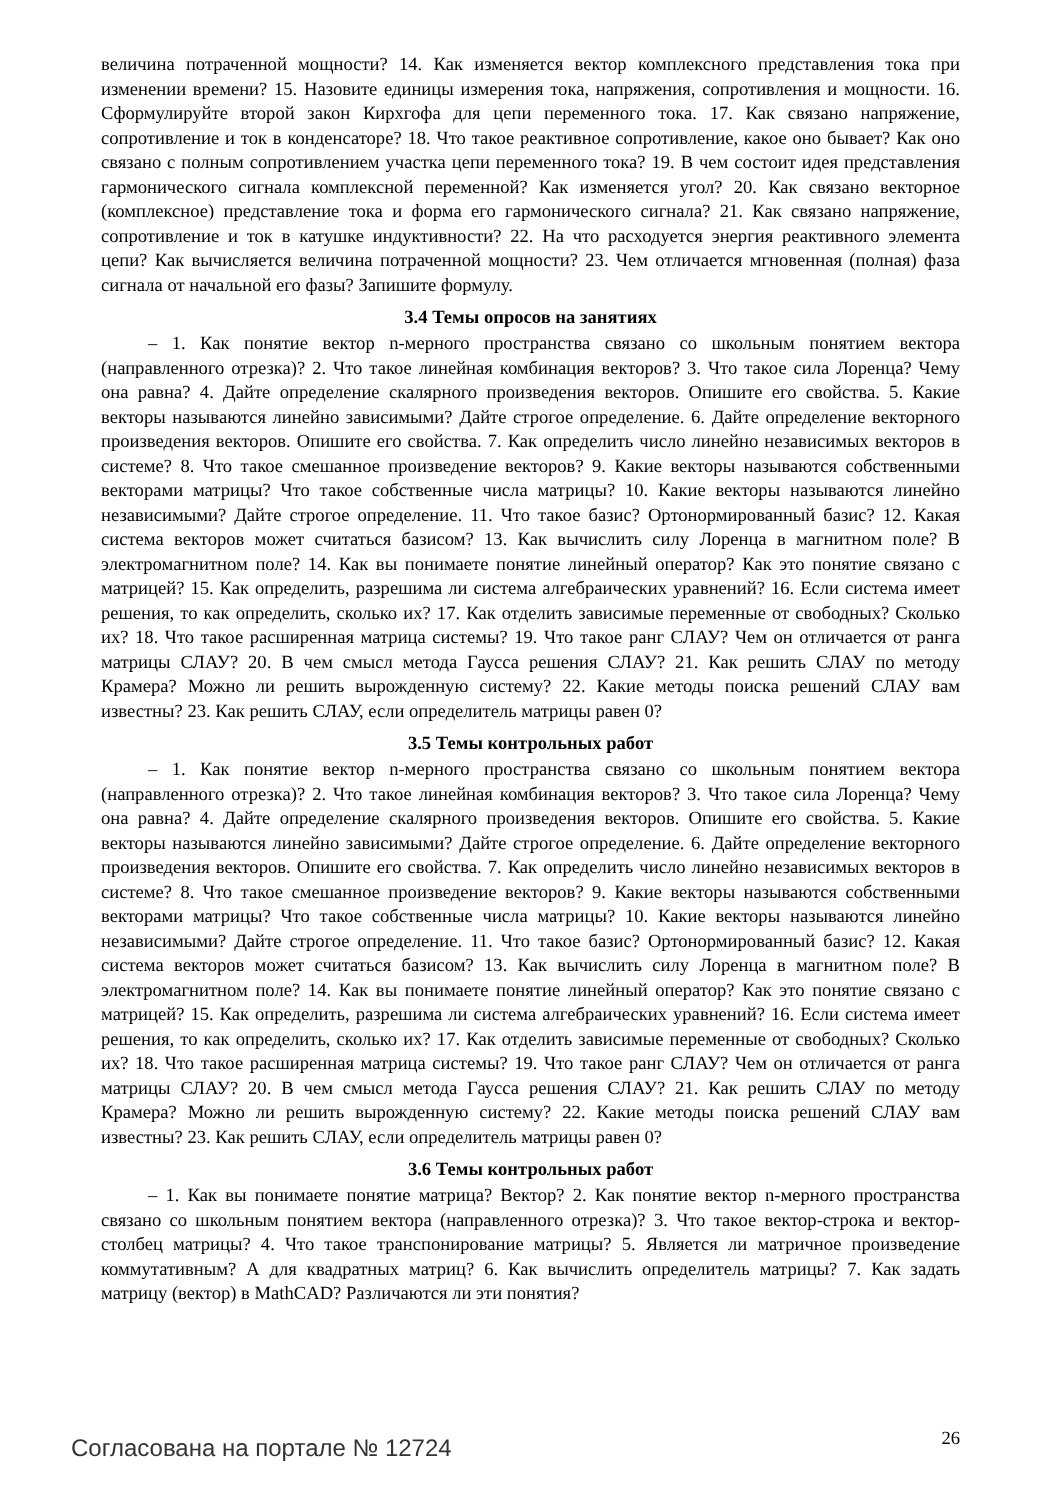величина потраченной мощности? 14. Как изменяется вектор комплексного представления тока при изменении времени? 15. Назовите единицы измерения тока, напряжения, сопротивления и мощности. 16. Сформулируйте второй закон Кирхгофа для цепи переменного тока. 17. Как связано напряжение, сопротивление и ток в конденсаторе? 18. Что такое реактивное сопротивление, какое оно бывает? Как оно связано с полным сопротивлением участка цепи переменного тока? 19. В чем состоит идея представления гармонического сигнала комплексной переменной? Как изменяется угол? 20. Как связано векторное (комплексное) представление тока и форма его гармонического сигнала? 21. Как связано напряжение, сопротивление и ток в катушке индуктивности? 22. На что расходуется энергия реактивного элемента цепи? Как вычисляется величина потраченной мощности? 23. Чем отличается мгновенная (полная) фаза сигнала от начальной его фазы? Запишите формулу.
3.4 Темы опросов на занятиях
– 1. Как понятие вектор n-мерного пространства связано со школьным понятием вектора (направленного отрезка)? 2. Что такое линейная комбинация векторов? 3. Что такое сила Лоренца? Чему она равна? 4. Дайте определение скалярного произведения векторов. Опишите его свойства. 5. Какие векторы называются линейно зависимыми? Дайте строгое определение. 6. Дайте определение векторного произведения векторов. Опишите его свойства. 7. Как определить число линейно независимых векторов в системе? 8. Что такое смешанное произведение векторов? 9. Какие векторы называются собственными векторами матрицы? Что такое собственные числа матрицы? 10. Какие векторы называются линейно независимыми? Дайте строгое определение. 11. Что такое базис? Ортонормированный базис? 12. Какая система векторов может считаться базисом? 13. Как вычислить силу Лоренца в магнитном поле? В электромагнитном поле? 14. Как вы понимаете понятие линейный оператор? Как это понятие связано с матрицей? 15. Как определить, разрешима ли система алгебраических уравнений? 16. Если система имеет решения, то как определить, сколько их? 17. Как отделить зависимые переменные от свободных? Сколько их? 18. Что такое расширенная матрица системы? 19. Что такое ранг СЛАУ? Чем он отличается от ранга матрицы СЛАУ? 20. В чем смысл метода Гаусса решения СЛАУ? 21. Как решить СЛАУ по методу Крамера? Можно ли решить вырожденную систему? 22. Какие методы поиска решений СЛАУ вам известны? 23. Как решить СЛАУ, если определитель матрицы равен 0?
3.5 Темы контрольных работ
– 1. Как понятие вектор n-мерного пространства связано со школьным понятием вектора (направленного отрезка)? 2. Что такое линейная комбинация векторов? 3. Что такое сила Лоренца? Чему она равна? 4. Дайте определение скалярного произведения векторов. Опишите его свойства. 5. Какие векторы называются линейно зависимыми? Дайте строгое определение. 6. Дайте определение векторного произведения векторов. Опишите его свойства. 7. Как определить число линейно независимых векторов в системе? 8. Что такое смешанное произведение векторов? 9. Какие векторы называются собственными векторами матрицы? Что такое собственные числа матрицы? 10. Какие векторы называются линейно независимыми? Дайте строгое определение. 11. Что такое базис? Ортонормированный базис? 12. Какая система векторов может считаться базисом? 13. Как вычислить силу Лоренца в магнитном поле? В электромагнитном поле? 14. Как вы понимаете понятие линейный оператор? Как это понятие связано с матрицей? 15. Как определить, разрешима ли система алгебраических уравнений? 16. Если система имеет решения, то как определить, сколько их? 17. Как отделить зависимые переменные от свободных? Сколько их? 18. Что такое расширенная матрица системы? 19. Что такое ранг СЛАУ? Чем он отличается от ранга матрицы СЛАУ? 20. В чем смысл метода Гаусса решения СЛАУ? 21. Как решить СЛАУ по методу Крамера? Можно ли решить вырожденную систему? 22. Какие методы поиска решений СЛАУ вам известны? 23. Как решить СЛАУ, если определитель матрицы равен 0?
3.6 Темы контрольных работ
– 1. Как вы понимаете понятие матрица? Вектор? 2. Как понятие вектор n-мерного пространства связано со школьным понятием вектора (направленного отрезка)? 3. Что такое вектор-строка и вектор-столбец матрицы? 4. Что такое транспонирование матрицы? 5. Является ли матричное произведение коммутативным? А для квадратных матриц? 6. Как вычислить определитель матрицы? 7. Как задать матрицу (вектор) в MathCAD? Различаются ли эти понятия?
Согласована на портале № 12724 26